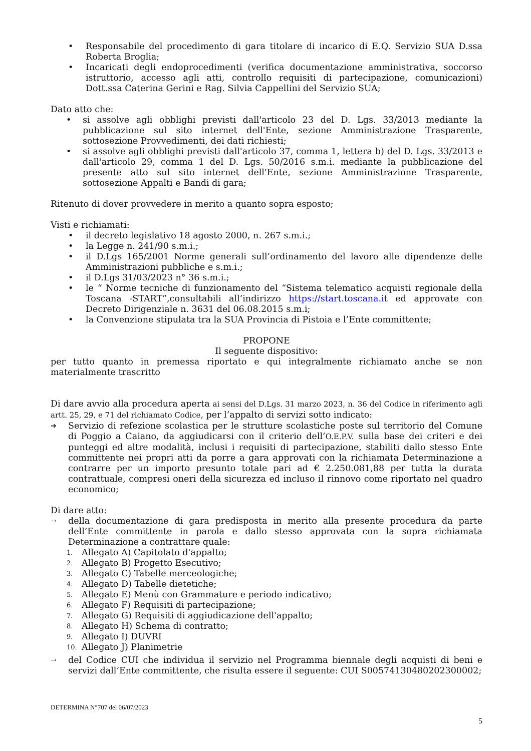• Responsabile del procedimento di gara titolare di incarico di E.Q. Servizio SUA D.ssa Roberta Broglia;
• Incaricati degli endoprocedimenti (verifica documentazione amministrativa, soccorso istruttorio, accesso agli atti, controllo requisiti di partecipazione, comunicazioni) Dott.ssa Caterina Gerini e Rag. Silvia Cappellini del Servizio SUA;
Dato atto che:
• si assolve agli obblighi previsti dall'articolo 23 del D. Lgs. 33/2013 mediante la pubblicazione sul sito internet dell'Ente, sezione Amministrazione Trasparente, sottosezione Provvedimenti, dei dati richiesti;
• si assolve agli obblighi previsti dall'articolo 37, comma 1, lettera b) del D. Lgs. 33/2013 e dall'articolo 29, comma 1 del D. Lgs. 50/2016 s.m.i. mediante la pubblicazione del presente atto sul sito internet dell'Ente, sezione Amministrazione Trasparente, sottosezione Appalti e Bandi di gara;
Ritenuto di dover provvedere in merito a quanto sopra esposto;
Visti e richiamati:
• il decreto legislativo 18 agosto 2000, n. 267 s.m.i.;
• la Legge n. 241/90 s.m.i.;
• il D.Lgs 165/2001 Norme generali sull’ordinamento del lavoro alle dipendenze delle Amministrazioni pubbliche e s.m.i.;
• il D.Lgs 31/03/2023 n° 36 s.m.i.;
• le “ Norme tecniche di funzionamento del “Sistema telematico acquisti regionale della Toscana -START”,consultabili all’indirizzo https://start.toscana.it ed approvate con Decreto Dirigenziale n. 3631 del 06.08.2015 s.m.i;
• la Convenzione stipulata tra la SUA Provincia di Pistoia e l’Ente committente;
PROPONE
Il seguente dispositivo:
per tutto quanto in premessa riportato e qui integralmente richiamato anche se non materialmente trascritto
Di dare avvio alla procedura aperta ai sensi del D.Lgs. 31 marzo 2023, n. 36 del Codice in riferimento agli artt. 25, 29, e 71 del richiamato Codice, per l’appalto di servizi sotto indicato:
➔ Servizio di refezione scolastica per le strutture scolastiche poste sul territorio del Comune di Poggio a Caiano, da aggiudicarsi con il criterio dell’O.E.P.V. sulla base dei criteri e dei punteggi ed altre modalità, inclusi i requisiti di partecipazione, stabiliti dallo stesso Ente committente nei propri atti da porre a gara approvati con la richiamata Determinazione a contrarre per un importo presunto totale pari ad € 2.250.081,88 per tutta la durata contrattuale, compresi oneri della sicurezza ed incluso il rinnovo come riportato nel quadro economico;
Di dare atto:
→ della documentazione di gara predisposta in merito alla presente procedura da parte dell’Ente committente in parola e dallo stesso approvata con la sopra richiamata Determinazione a contrattare quale:
1. Allegato A) Capitolato d'appalto;
2. Allegato B) Progetto Esecutivo;
3. Allegato C) Tabelle merceologiche;
4. Allegato D) Tabelle dietetiche;
5. Allegato E) Menù con Grammature e periodo indicativo;
6. Allegato F) Requisiti di partecipazione;
7. Allegato G) Requisiti di aggiudicazione dell'appalto;
8. Allegato H) Schema di contratto;
9. Allegato I) DUVRI
10. Allegato J) Planimetrie
→ del Codice CUI che individua il servizio nel Programma biennale degli acquisti di beni e servizi dall’Ente committente, che risulta essere il seguente: CUI S00574130480202300002;
DETERMINA N°707 del 06/07/2023
5